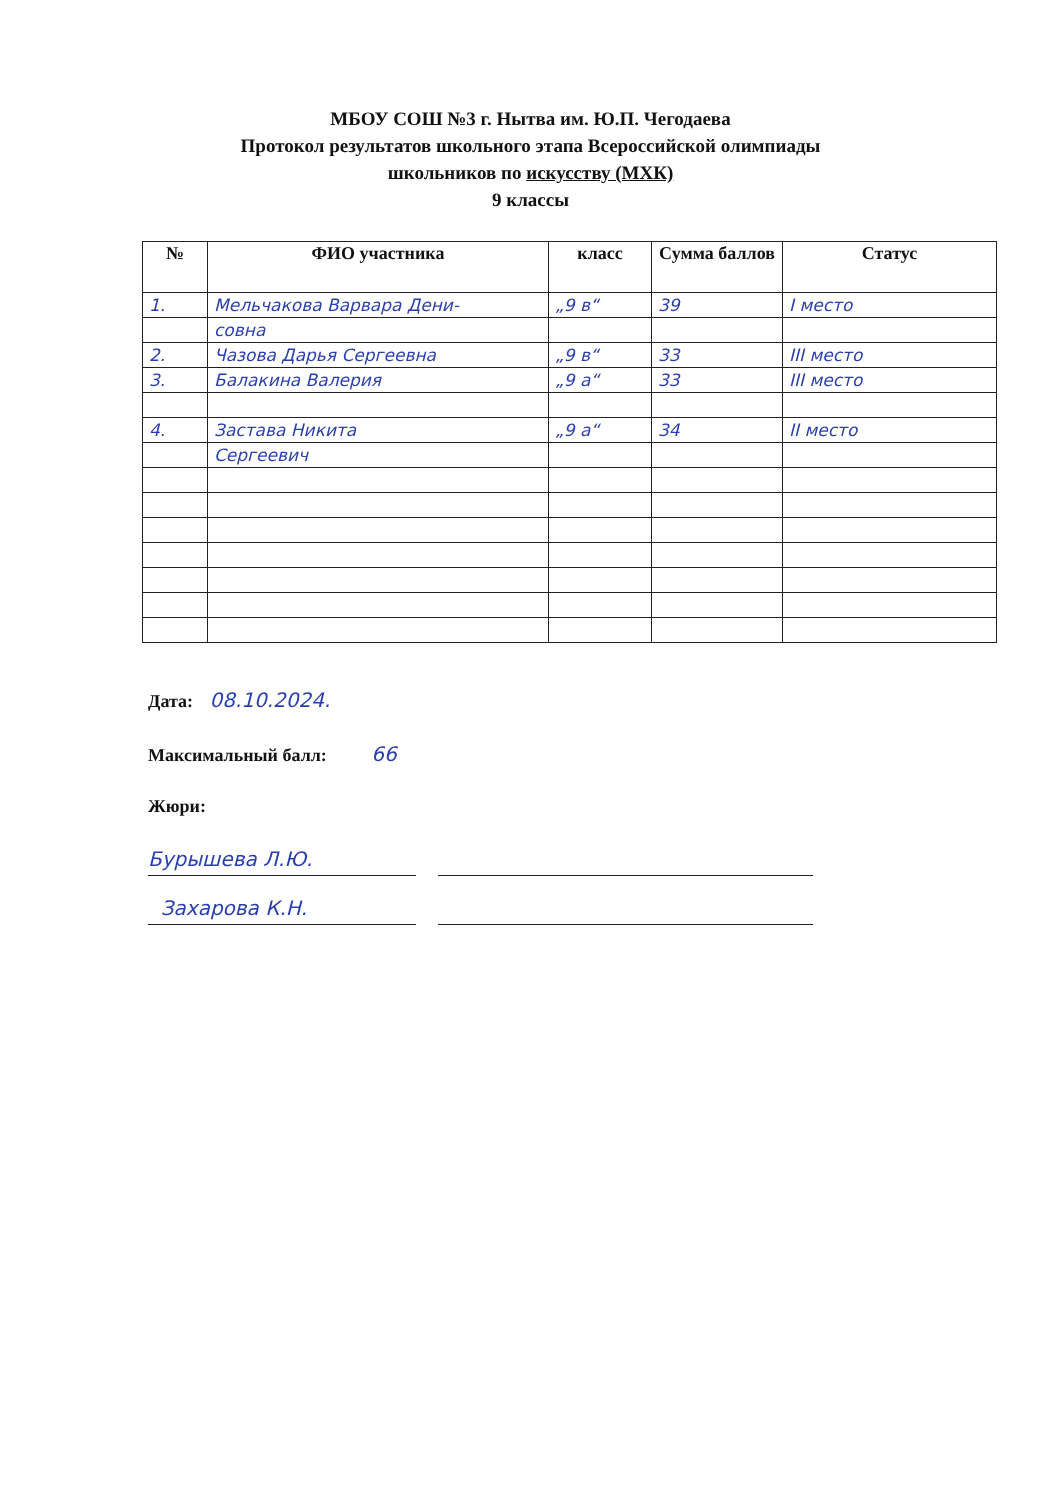МБОУ СОШ №3 г. Нытва им. Ю.П. Чегодаева
Протокол результатов школьного этапа Всероссийской олимпиады
школьников по искусству (МХК)
9 классы
| № | ФИО участника | класс | Сумма баллов | Статус |
| --- | --- | --- | --- | --- |
| 1. | Мельчакова Варвара Дени- | „9 в“ | 39 | I место |
| | совна | | | |
| 2. | Чазова Дарья Сергеевна | „9 в“ | 33 | III место |
| 3. | Балакина Валерия | „9 а“ | 33 | III место |
| 4. | Застава Никита | „9 а“ | 34 | II место |
| | Сергеевич | | | |
Дата: 08.10.2024.
Максимальный балл: 66
Жюри:
Бурышева Л.Ю.
Захарова К.Н.